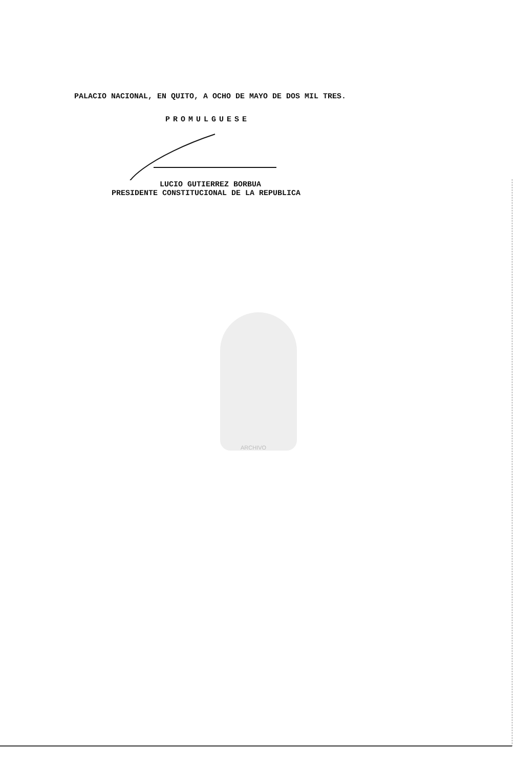PALACIO NACIONAL, EN QUITO, A OCHO DE MAYO DE DOS MIL TRES.
PROMULGUESE
LUCIO GUTIERREZ BORBUA
PRESIDENTE CONSTITUCIONAL DE LA REPUBLICA
ARCHIVO